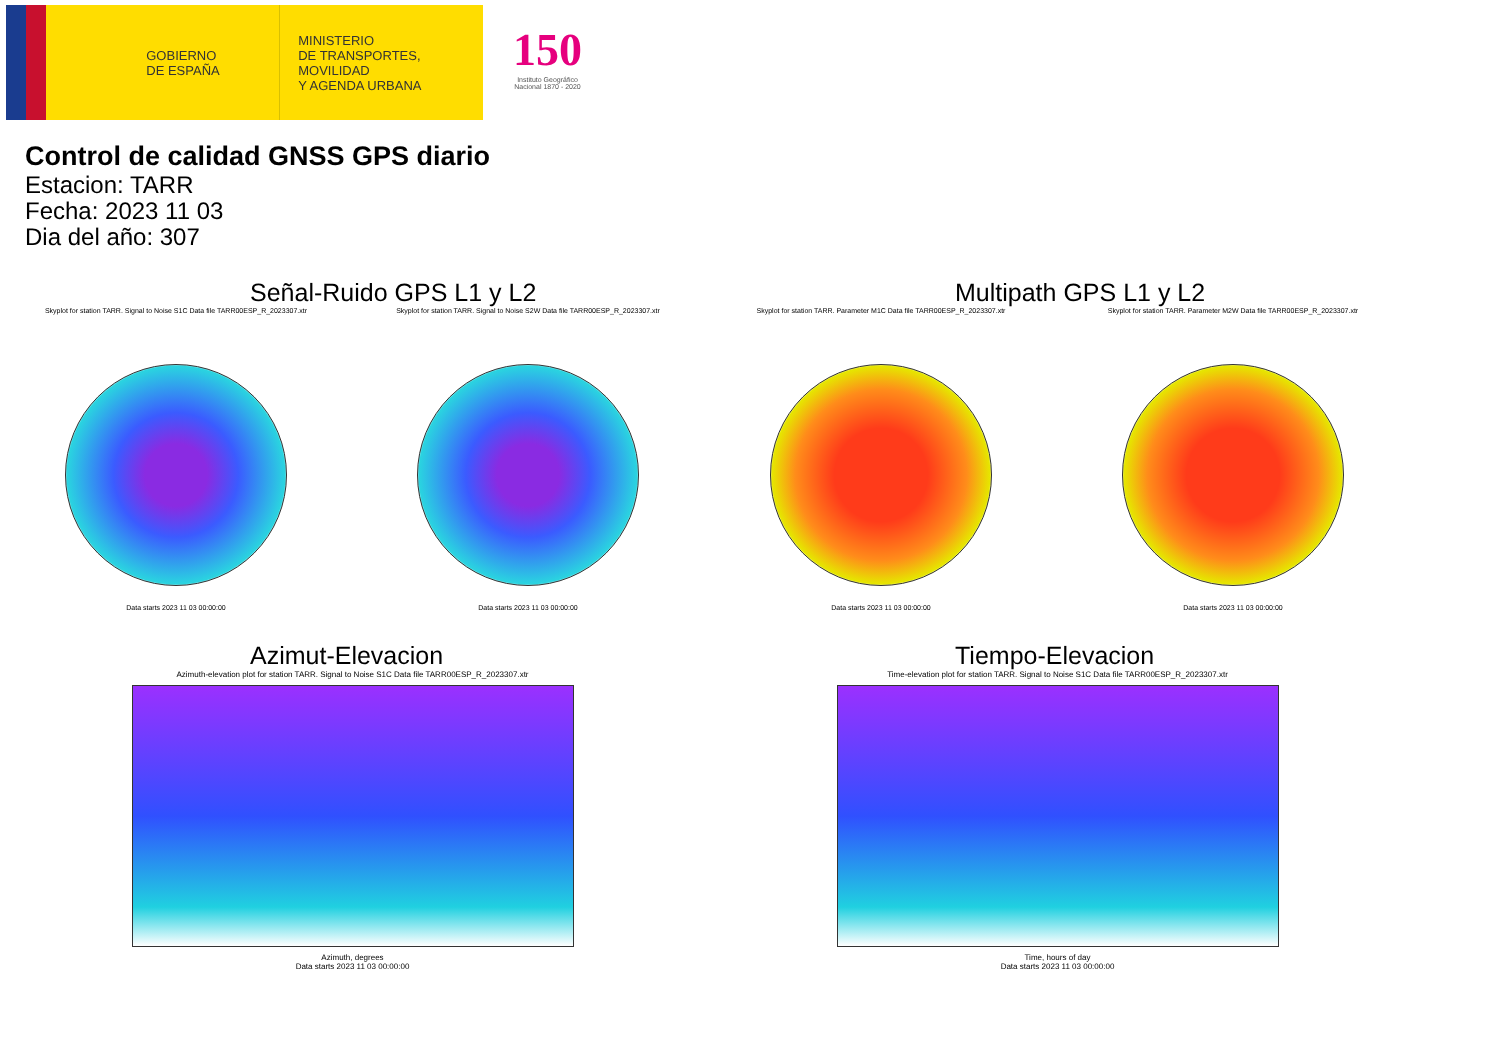GOBIERNO
DE ESPAÑA
MINISTERIO
DE TRANSPORTES, MOVILIDAD
Y AGENDA URBANA
150
Instituto Geográfico
Nacional 1870 - 2020
Control de calidad GNSS GPS diario
Estacion: TARR
Fecha: 2023 11 03
Dia del año: 307
Señal-Ruido GPS L1 y L2
Skyplot for station TARR. Signal to Noise S1C Data file TARR00ESP_R_2023307.xtr
Data starts 2023 11 03 00:00:00
Skyplot for station TARR. Signal to Noise S2W Data file TARR00ESP_R_2023307.xtr
Data starts 2023 11 03 00:00:00
Multipath GPS L1 y L2
Skyplot for station TARR. Parameter M1C Data file TARR00ESP_R_2023307.xtr
Data starts 2023 11 03 00:00:00
Skyplot for station TARR. Parameter M2W Data file TARR00ESP_R_2023307.xtr
Data starts 2023 11 03 00:00:00
Azimut-Elevacion
Azimuth-elevation plot for station TARR. Signal to Noise S1C Data file TARR00ESP_R_2023307.xtr
Azimuth, degrees
Data starts 2023 11 03 00:00:00
Tiempo-Elevacion
Time-elevation plot for station TARR. Signal to Noise S1C Data file TARR00ESP_R_2023307.xtr
Time, hours of day
Data starts 2023 11 03 00:00:00